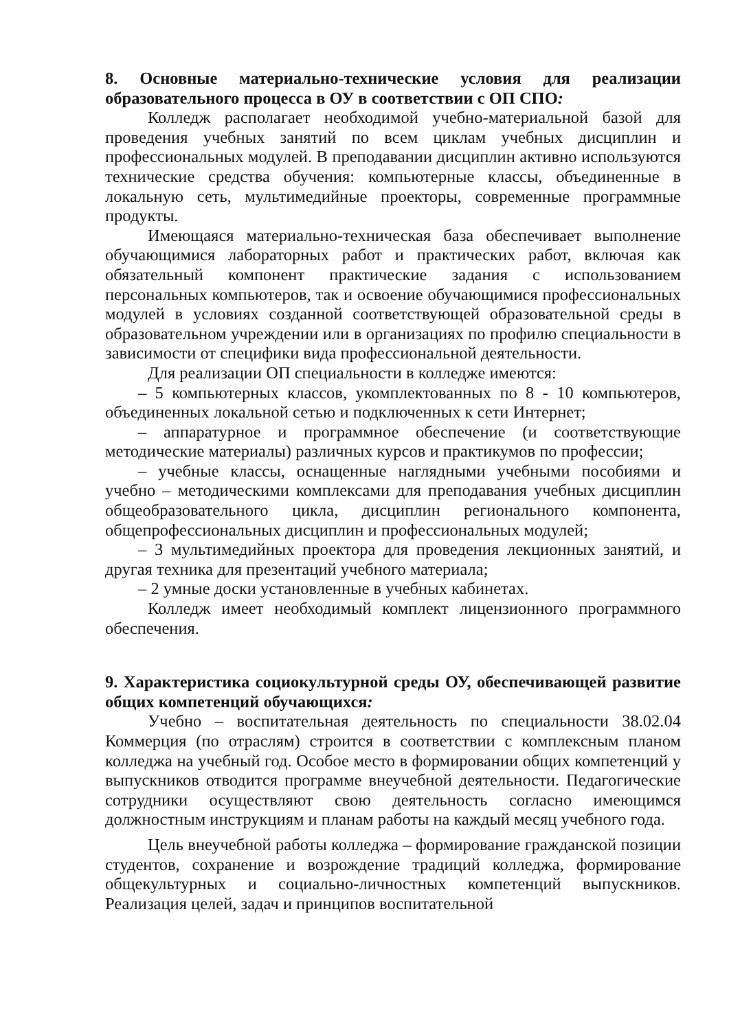8. Основные материально-технические условия для реализации образовательного процесса в ОУ в соответствии с ОП СПО:
Колледж располагает необходимой учебно-материальной базой для проведения учебных занятий по всем циклам учебных дисциплин и профессиональных модулей. В преподавании дисциплин активно используются технические средства обучения: компьютерные классы, объединенные в локальную сеть, мультимедийные проекторы, современные программные продукты.
Имеющаяся материально-техническая база обеспечивает выполнение обучающимися лабораторных работ и практических работ, включая как обязательный компонент практические задания с использованием персональных компьютеров, так и освоение обучающимися профессиональных модулей в условиях созданной соответствующей образовательной среды в образовательном учреждении или в организациях по профилю специальности в зависимости от специфики вида профессиональной деятельности.
Для реализации ОП специальности в колледже имеются:
– 5 компьютерных классов, укомплектованных по 8 - 10 компьютеров, объединенных локальной сетью и подключенных к сети Интернет;
– аппаратурное и программное обеспечение (и соответствующие методические материалы) различных курсов и практикумов по профессии;
– учебные классы, оснащенные наглядными учебными пособиями и учебно – методическими комплексами для преподавания учебных дисциплин общеобразовательного цикла, дисциплин регионального компонента, общепрофессиональных дисциплин и профессиональных модулей;
– 3 мультимедийных проектора для проведения лекционных занятий, и другая техника для презентаций учебного материала;
– 2 умные доски установленные в учебных кабинетах.
Колледж имеет необходимый комплект лицензионного программного обеспечения.
9. Характеристика социокультурной среды ОУ, обеспечивающей развитие общих компетенций обучающихся:
Учебно – воспитательная деятельность по специальности 38.02.04 Коммерция (по отраслям) строится в соответствии с комплексным планом колледжа на учебный год. Особое место в формировании общих компетенций у выпускников отводится программе внеучебной деятельности. Педагогические сотрудники осуществляют свою деятельность согласно имеющимся должностным инструкциям и планам работы на каждый месяц учебного года.
Цель внеучебной работы колледжа – формирование гражданской позиции студентов, сохранение и возрождение традиций колледжа, формирование общекультурных и социально-личностных компетенций выпускников. Реализация целей, задач и принципов воспитательной